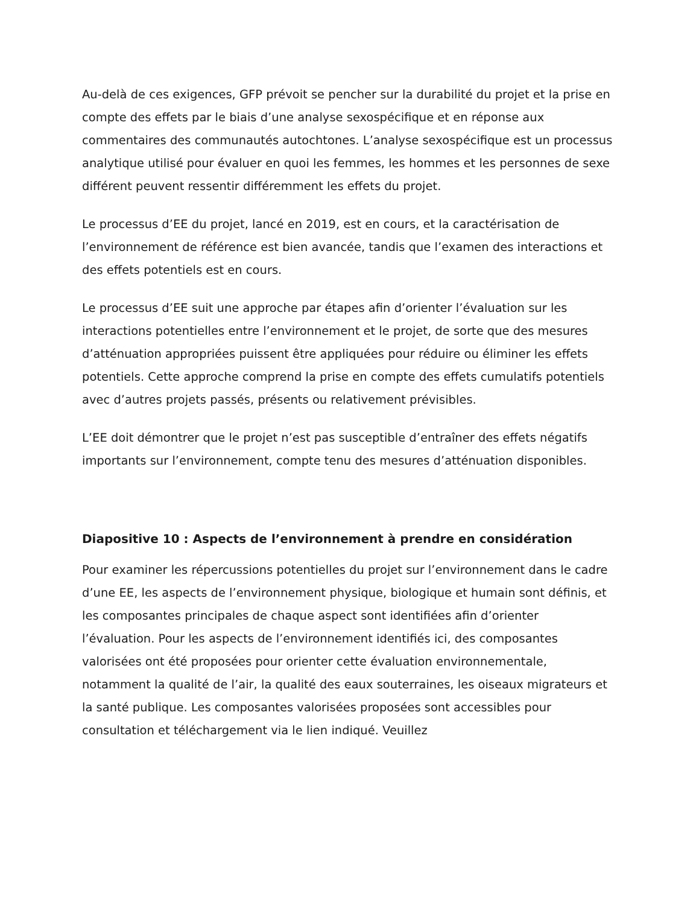Au-delà de ces exigences, GFP prévoit se pencher sur la durabilité du projet et la prise en compte des effets par le biais d’une analyse sexospécifique et en réponse aux commentaires des communautés autochtones. L’analyse sexospécifique est un processus analytique utilisé pour évaluer en quoi les femmes, les hommes et les personnes de sexe différent peuvent ressentir différemment les effets du projet.
Le processus d’EE du projet, lancé en 2019, est en cours, et la caractérisation de l’environnement de référence est bien avancée, tandis que l’examen des interactions et des effets potentiels est en cours.
Le processus d’EE suit une approche par étapes afin d’orienter l’évaluation sur les interactions potentielles entre l’environnement et le projet, de sorte que des mesures d’atténuation appropriées puissent être appliquées pour réduire ou éliminer les effets potentiels. Cette approche comprend la prise en compte des effets cumulatifs potentiels avec d’autres projets passés, présents ou relativement prévisibles.
L’EE doit démontrer que le projet n’est pas susceptible d’entraîner des effets négatifs importants sur l’environnement, compte tenu des mesures d’atténuation disponibles.
Diapositive 10 : Aspects de l’environnement à prendre en considération
Pour examiner les répercussions potentielles du projet sur l’environnement dans le cadre d’une EE, les aspects de l’environnement physique, biologique et humain sont définis, et les composantes principales de chaque aspect sont identifiées afin d’orienter l’évaluation. Pour les aspects de l’environnement identifiés ici, des composantes valorisées ont été proposées pour orienter cette évaluation environnementale, notamment la qualité de l’air, la qualité des eaux souterraines, les oiseaux migrateurs et la santé publique. Les composantes valorisées proposées sont accessibles pour consultation et téléchargement via le lien indiqué. Veuillez